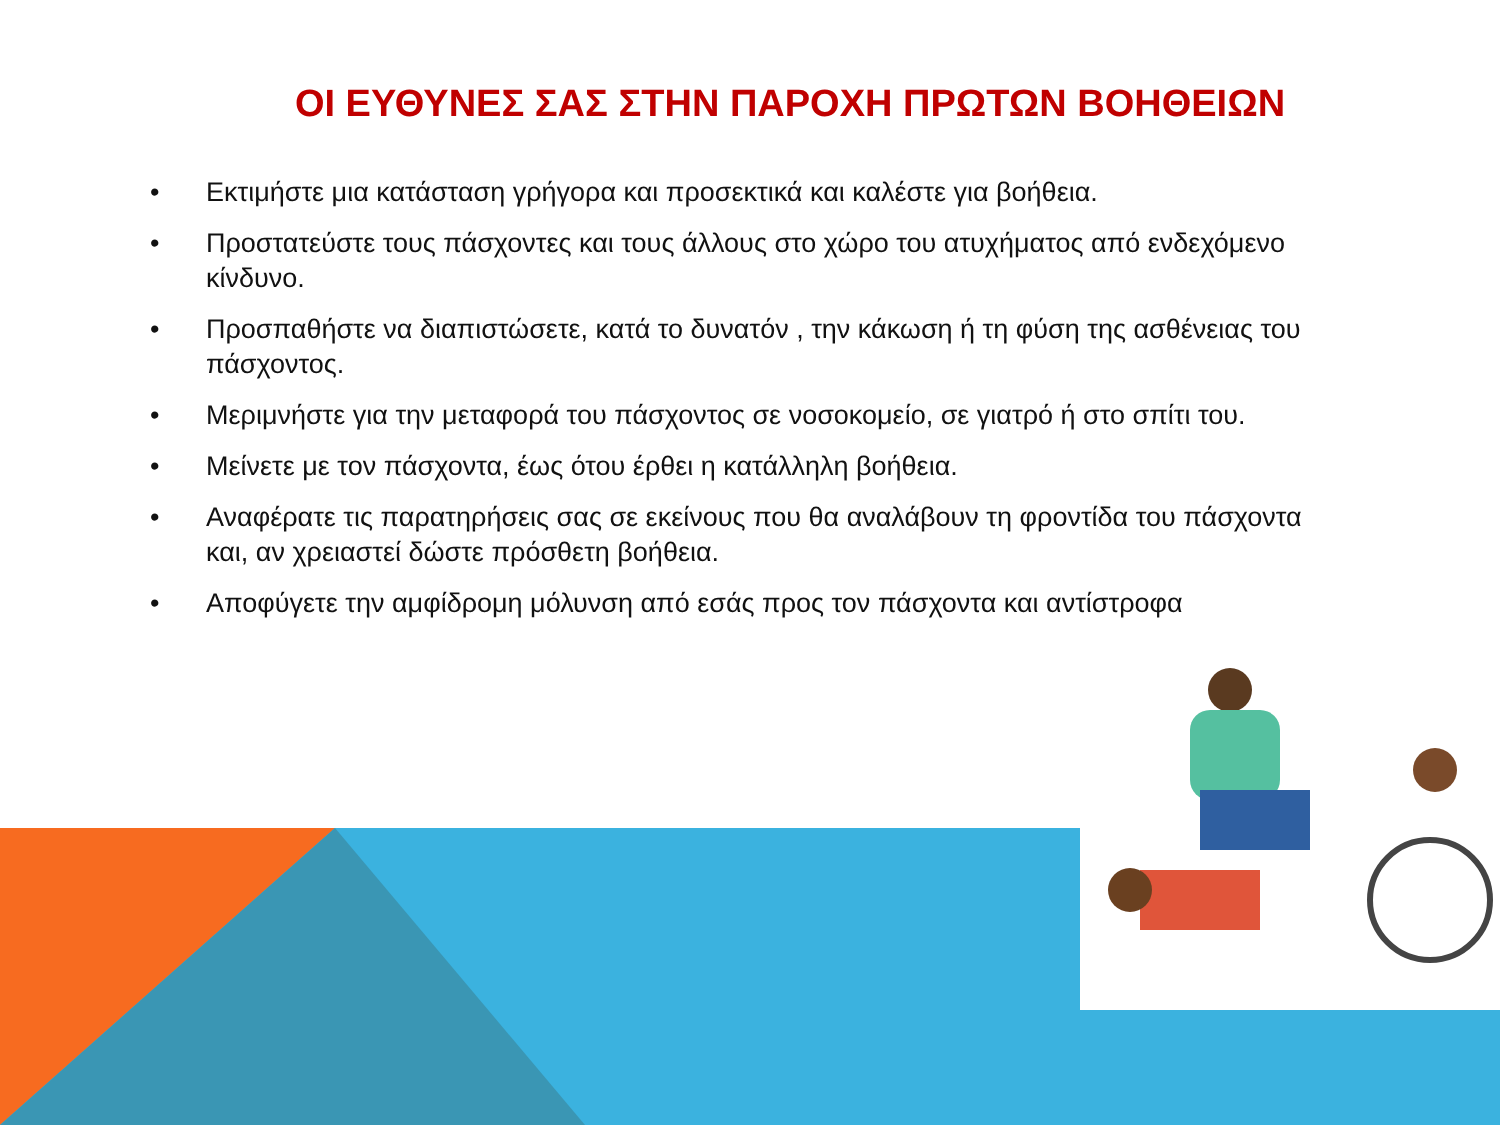ΟΙ ΕΥΘΥΝΕΣ ΣΑΣ ΣΤΗΝ ΠΑΡΟΧΗ ΠΡΩΤΩΝ ΒΟΗΘΕΙΩΝ
• Εκτιμήστε μια κατάσταση γρήγορα και προσεκτικά και καλέστε για βοήθεια.
• Προστατεύστε τους πάσχοντες και τους άλλους στο χώρο του ατυχήματος από ενδεχόμενο κίνδυνο.
• Προσπαθήστε να διαπιστώσετε, κατά το δυνατόν , την κάκωση ή τη φύση της ασθένειας του πάσχοντος.
• Μεριμνήστε για την μεταφορά του πάσχοντος σε νοσοκομείο, σε γιατρό ή στο σπίτι του.
• Μείνετε με τον πάσχοντα, έως ότου έρθει η κατάλληλη βοήθεια.
• Αναφέρατε τις παρατηρήσεις σας σε εκείνους που θα αναλάβουν τη φροντίδα του πάσχοντα και, αν χρειαστεί δώστε πρόσθετη βοήθεια.
• Αποφύγετε την αμφίδρομη μόλυνση από εσάς προς τον πάσχοντα και αντίστροφα